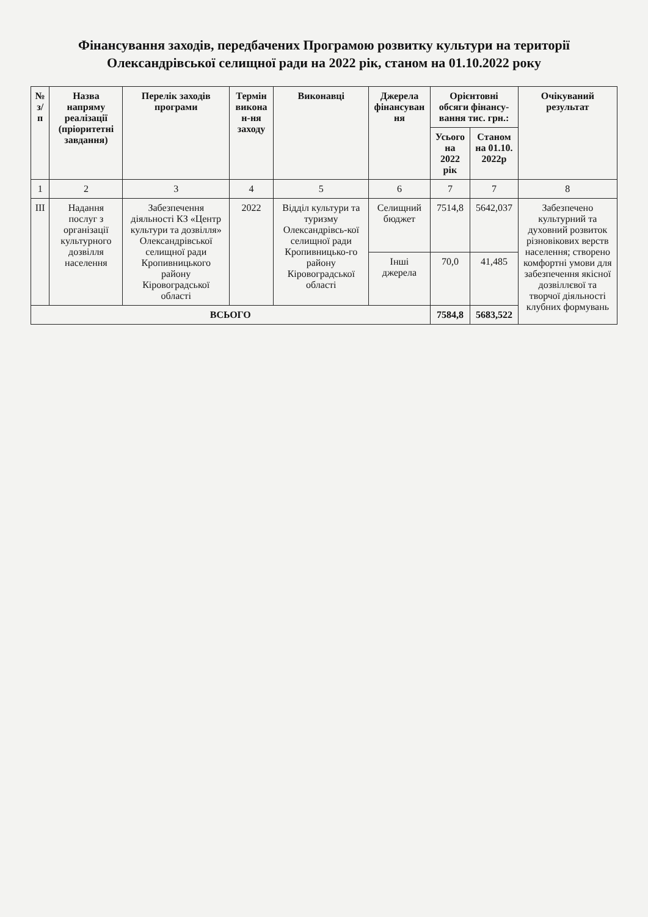Фінансування заходів, передбачених Програмою розвитку культури на території Олександрівської селищної ради на 2022 рік, станом на 01.10.2022 року
| № з/п | Назва напряму реалізації (пріоритетні завдання) | Перелік заходів програми | Термін викона н-ня заходу | Виконавці | Джерела фінансуван ня | Орієнтовні обсяги фінансу-вання тис. грн.: | | Очікуваний результат |
| --- | --- | --- | --- | --- | --- | --- | --- | --- |
| | | | | | | Усього на 2022 рік | Станом на 01.10. 2022р | |
| 1 | 2 | 3 | 4 | 5 | 6 | 7 | 7 | 8 |
| ІІІ | Надання послуг з організації культурного дозвілля населення | Забезпечення діяльності КЗ «Центр культури та дозвілля» Олександрівської селищної ради Кропивницького району Кіровоградської області | 2022 | Відділ культури та туризму Олександрівсь-кої селищної ради Кропивницько-го району Кіровоградської області | Селищний бюджет | 7514,8 | 5642,037 | Забезпечено культурний та духовний розвиток різновікових верств населення; створено комфортні умови для забезпечення якісної дозвіллєвої та творчої діяльності клубних формувань |
| | | | | | Інші джерела | 70,0 | 41,485 | |
| ВСЬОГО | | | | | | 7584,8 | 5683,522 | |